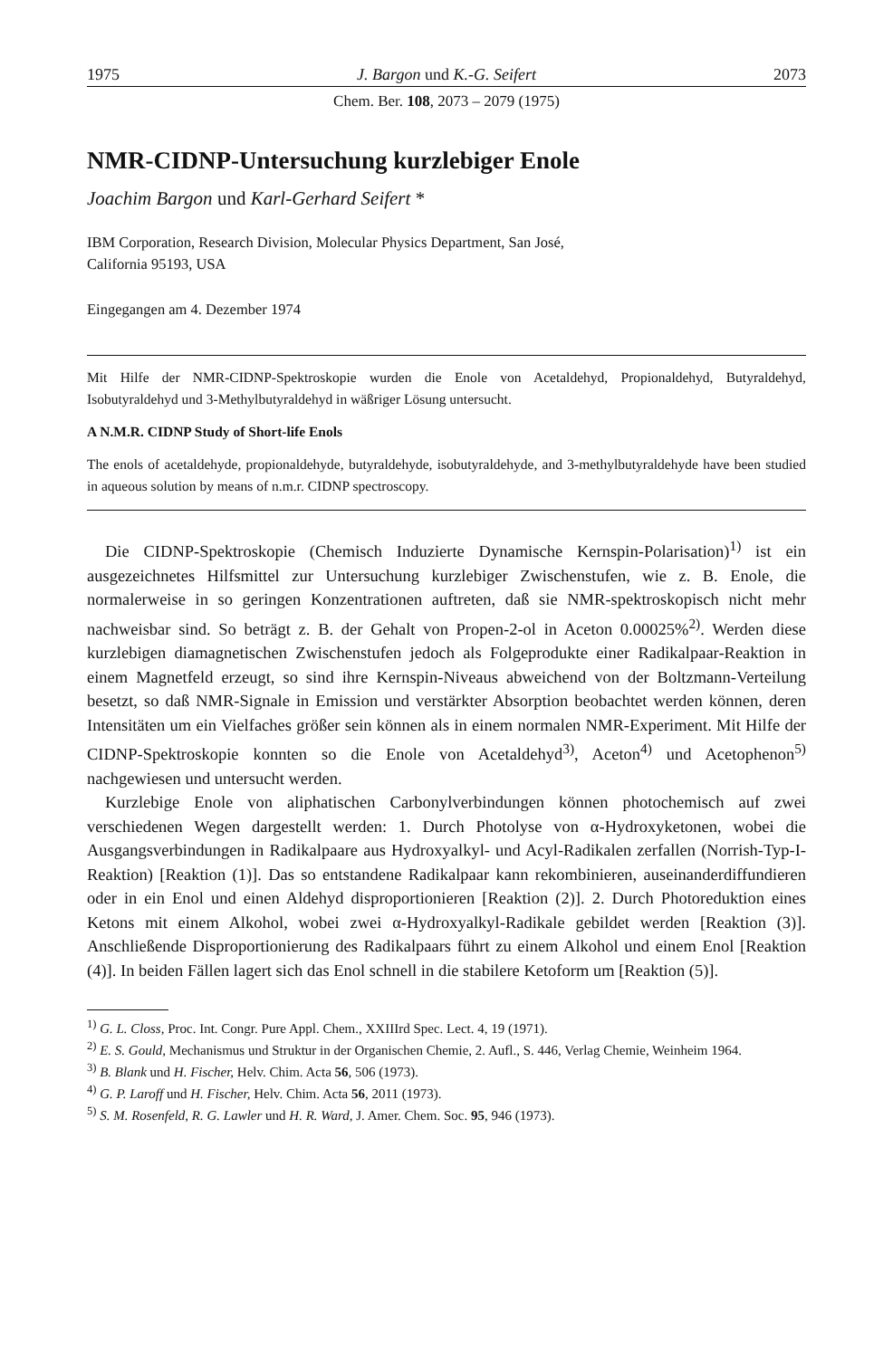1975 J. Bargon und K.-G. Seifert 2073
Chem. Ber. 108, 2073 – 2079 (1975)
NMR-CIDNP-Untersuchung kurzlebiger Enole
Joachim Bargon und Karl-Gerhard Seifert *
IBM Corporation, Research Division, Molecular Physics Department, San José,
California 95193, USA
Eingegangen am 4. Dezember 1974
Mit Hilfe der NMR-CIDNP-Spektroskopie wurden die Enole von Acetaldehyd, Propionaldehyd, Butyraldehyd, Isobutyraldehyd und 3-Methylbutyraldehyd in wäßriger Lösung untersucht.
A N.M.R. CIDNP Study of Short-life Enols
The enols of acetaldehyde, propionaldehyde, butyraldehyde, isobutyraldehyde, and 3-methylbutyraldehyde have been studied in aqueous solution by means of n.m.r. CIDNP spectroscopy.
Die CIDNP-Spektroskopie (Chemisch Induzierte Dynamische Kernspin-Polarisation)<sup>1)</sup> ist ein ausgezeichnetes Hilfsmittel zur Untersuchung kurzlebiger Zwischenstufen, wie z. B. Enole, die normalerweise in so geringen Konzentrationen auftreten, daß sie NMR-spektroskopisch nicht mehr nachweisbar sind. So beträgt z. B. der Gehalt von Propen-2-ol in Aceton 0.00025%<sup>2)</sup>. Werden diese kurzlebigen diamagnetischen Zwischenstufen jedoch als Folgeprodukte einer Radikalpaar-Reaktion in einem Magnetfeld erzeugt, so sind ihre Kernspin-Niveaus abweichend von der Boltzmann-Verteilung besetzt, so daß NMR-Signale in Emission und verstärkter Absorption beobachtet werden können, deren Intensitäten um ein Vielfaches größer sein können als in einem normalen NMR-Experiment. Mit Hilfe der CIDNP-Spektroskopie konnten so die Enole von Acetaldehyd<sup>3)</sup>, Aceton<sup>4)</sup> und Acetophenon<sup>5)</sup> nachgewiesen und untersucht werden.
Kurzlebige Enole von aliphatischen Carbonylverbindungen können photochemisch auf zwei verschiedenen Wegen dargestellt werden: 1. Durch Photolyse von α-Hydroxyketonen, wobei die Ausgangsverbindungen in Radikalpaare aus Hydroxyalkyl- und Acyl-Radikalen zerfallen (Norrish-Typ-I-Reaktion) [Reaktion (1)]. Das so entstandene Radikalpaar kann rekombinieren, auseinanderdiffundieren oder in ein Enol und einen Aldehyd disproportionieren [Reaktion (2)]. 2. Durch Photoreduktion eines Ketons mit einem Alkohol, wobei zwei α-Hydroxyalkyl-Radikale gebildet werden [Reaktion (3)]. Anschließende Disproportionierung des Radikalpaars führt zu einem Alkohol und einem Enol [Reaktion (4)]. In beiden Fällen lagert sich das Enol schnell in die stabilere Ketoform um [Reaktion (5)].
<sup>1)</sup> G. L. Closs, Proc. Int. Congr. Pure Appl. Chem., XXIIIrd Spec. Lect. 4, 19 (1971).
<sup>2)</sup> E. S. Gould, Mechanismus und Struktur in der Organischen Chemie, 2. Aufl., S. 446, Verlag Chemie, Weinheim 1964.
<sup>3)</sup> B. Blank und H. Fischer, Helv. Chim. Acta 56, 506 (1973).
<sup>4)</sup> G. P. Laroff und H. Fischer, Helv. Chim. Acta 56, 2011 (1973).
<sup>5)</sup> S. M. Rosenfeld, R. G. Lawler und H. R. Ward, J. Amer. Chem. Soc. 95, 946 (1973).